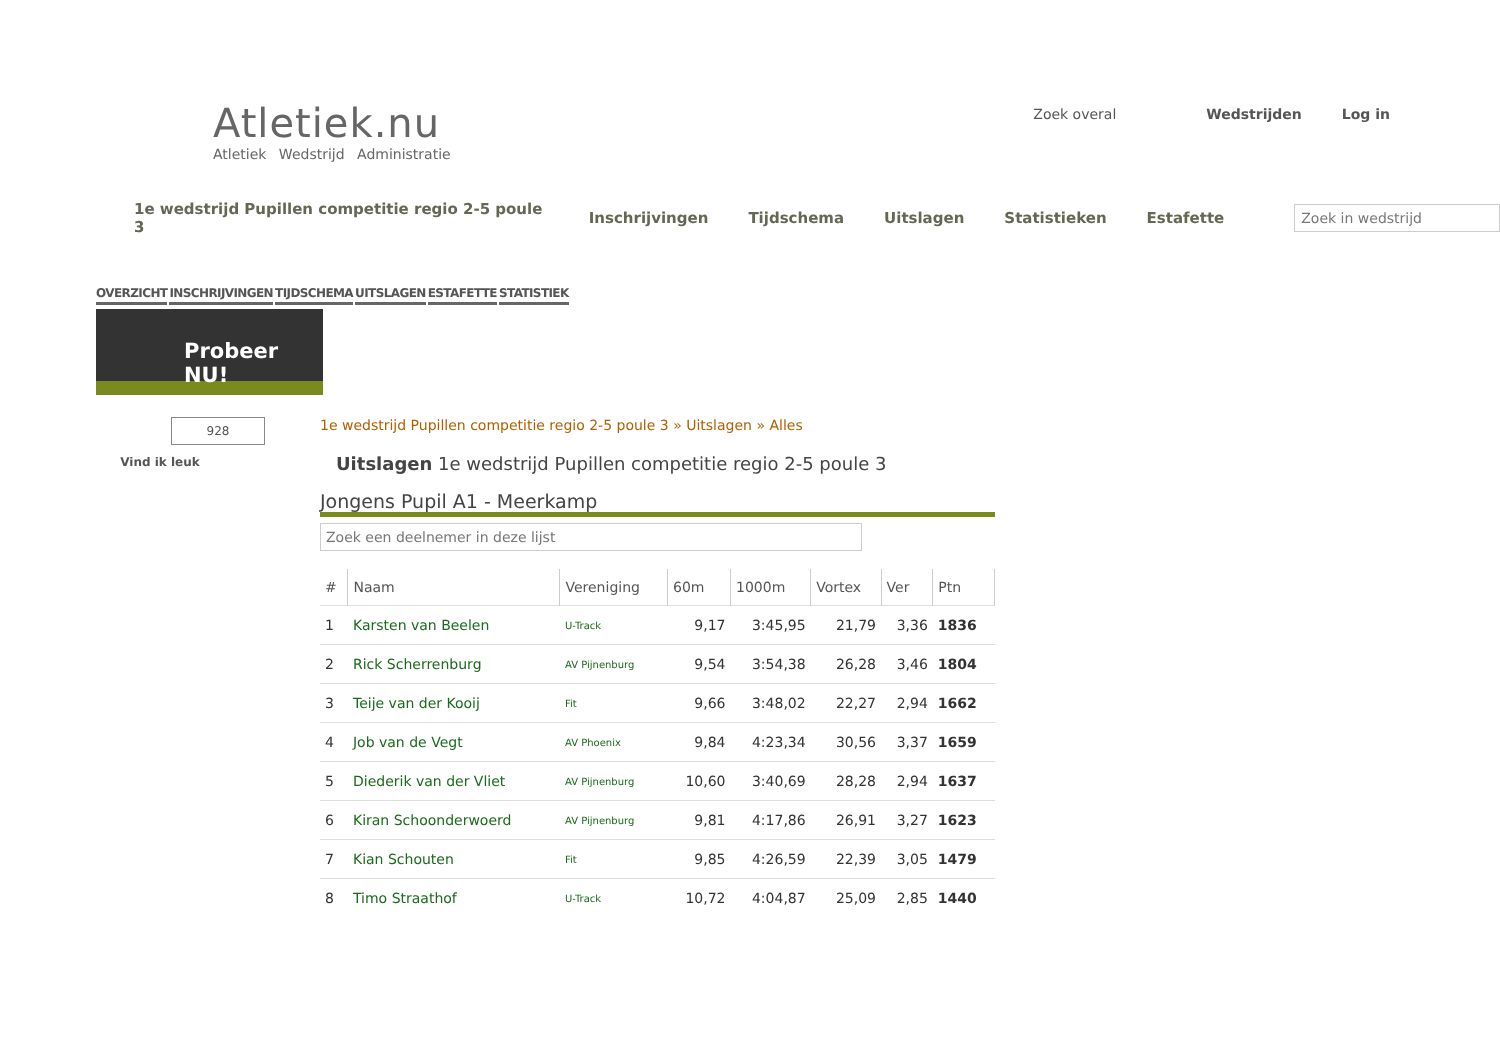Atletiek.nu
Atletiek Wedstrijd Administratie
Zoek overal Wedstrijden Log in
1e wedstrijd Pupillen competitie regio 2-5 poule 3 Inschrijvingen Tijdschema Uitslagen Statistieken Estafette Zoek in wedstrijd
OVERZICHT INSCHRIJVINGEN TIJDSCHEMA UITSLAGEN ESTAFETTE STATISTIEK
Probeer NU!
928
Vind ik leuk
1e wedstrijd Pupillen competitie regio 2-5 poule 3 » Uitslagen » Alles
Uitslagen 1e wedstrijd Pupillen competitie regio 2-5 poule 3
Jongens Pupil A1 - Meerkamp
Zoek een deelnemer in deze lijst
| # | Naam | Vereniging | 60m | 1000m | Vortex | Ver | Ptn |
| --- | --- | --- | --- | --- | --- | --- | --- |
| 1 | Karsten van Beelen | U-Track | 9,17 | 3:45,95 | 21,79 | 3,36 | 1836 |
| 2 | Rick Scherrenburg | AV Pijnenburg | 9,54 | 3:54,38 | 26,28 | 3,46 | 1804 |
| 3 | Teije van der Kooij | Fit | 9,66 | 3:48,02 | 22,27 | 2,94 | 1662 |
| 4 | Job van de Vegt | AV Phoenix | 9,84 | 4:23,34 | 30,56 | 3,37 | 1659 |
| 5 | Diederik van der Vliet | AV Pijnenburg | 10,60 | 3:40,69 | 28,28 | 2,94 | 1637 |
| 6 | Kiran Schoonderwoerd | AV Pijnenburg | 9,81 | 4:17,86 | 26,91 | 3,27 | 1623 |
| 7 | Kian Schouten | Fit | 9,85 | 4:26,59 | 22,39 | 3,05 | 1479 |
| 8 | Timo Straathof | U-Track | 10,72 | 4:04,87 | 25,09 | 2,85 | 1440 |